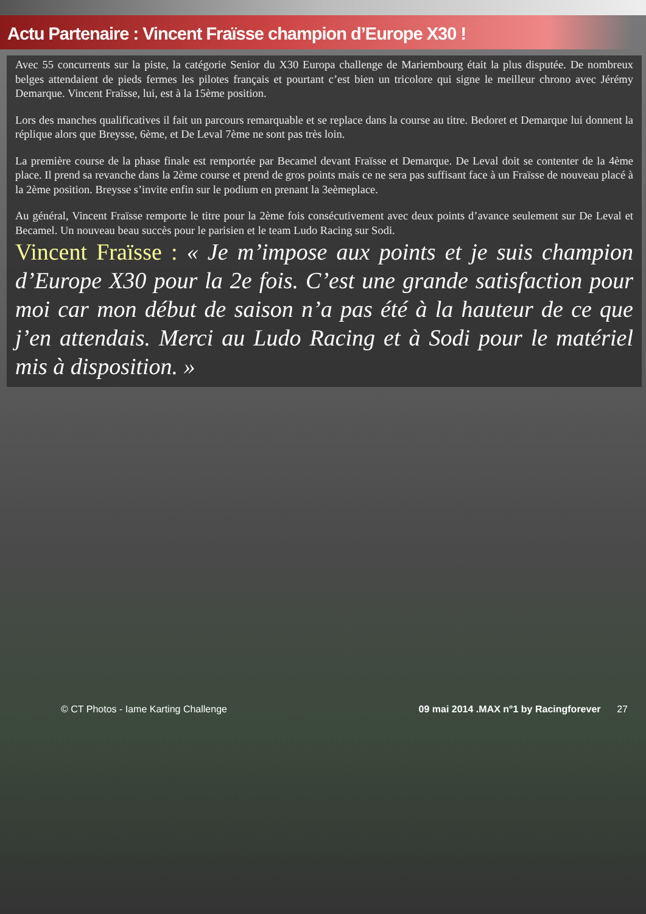Actu Partenaire : Vincent Fraïsse champion d’Europe X30 !
Avec 55 concurrents sur la piste, la catégorie Senior du X30 Europa challenge de Mariembourg était la plus disputée. De nombreux belges attendaient de pieds fermes les pilotes français et pourtant c’est bien un tricolore qui signe le meilleur chrono avec Jérémy Demarque. Vincent Fraïsse, lui, est à la 15ème position.
Lors des manches qualificatives il fait un parcours remarquable et se replace dans la course au titre. Bedoret et Demarque lui donnent la réplique alors que Breysse, 6ème, et De Leval 7ème ne sont pas très loin.
La première course de la phase finale est remportée par Becamel devant Fraïsse et Demarque. De Leval doit se contenter de la 4ème place. Il prend sa revanche dans la 2ème course et prend de gros points mais ce ne sera pas suffisant face à un Fraïsse de nouveau placé à la 2ème position. Breysse s’invite enfin sur le podium en prenant la 3eèmeplace.
Au général, Vincent Fraïsse remporte le titre pour la 2ème fois consécutivement avec deux points d’avance seulement sur De Leval et Becamel. Un nouveau beau succès pour le parisien et le team Ludo Racing sur Sodi.
Vincent Fraïsse : « Je m’impose aux points et je suis champion d’Europe X30 pour la 2e fois. C’est une grande satisfaction pour moi car mon début de saison n’a pas été à la hauteur de ce que j’en attendais. Merci au Ludo Racing et à Sodi pour le matériel mis à disposition. »
© CT Photos - Iame Karting Challenge 09 mai 2014 .MAX n°1 by Racingforever 27